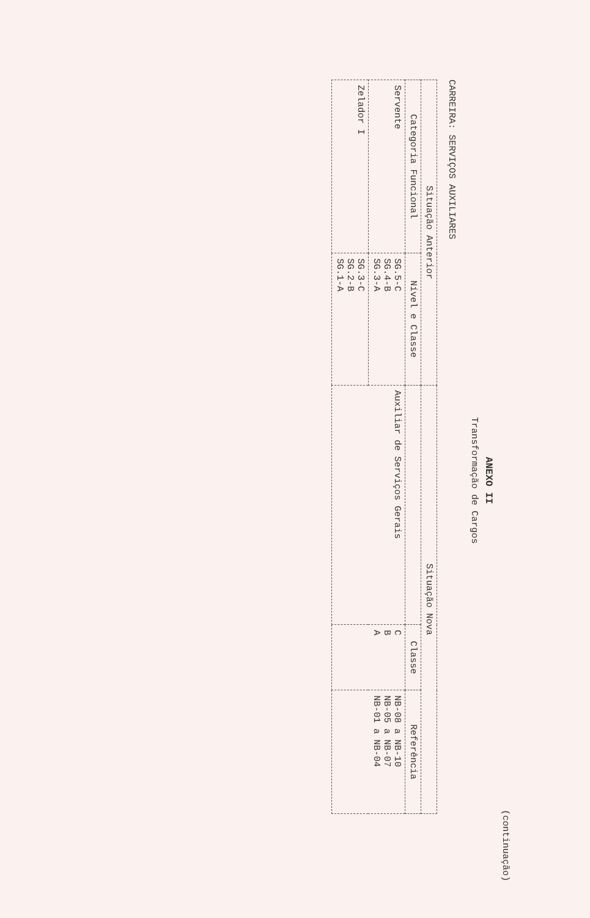(continuação)
ANEXO II
Transformação de Cargos
CARREIRA: SERVIÇOS AUXILIARES
| Situação Anterior | | Situação Nova | | |
| --- | --- | --- | --- | --- |
| Categoria Funcional | Nível e Classe | | Classe | Referência |
| Servente | SG.5-C SG.4-B SG.3-A | Auxiliar de Serviços Gerais | C B A | NB-08 a NB-10 NB-05 a NB-07 NB-01 a NB-04 |
| Zelador I | SG.3-C SG.2-B SG.1-A | | | |